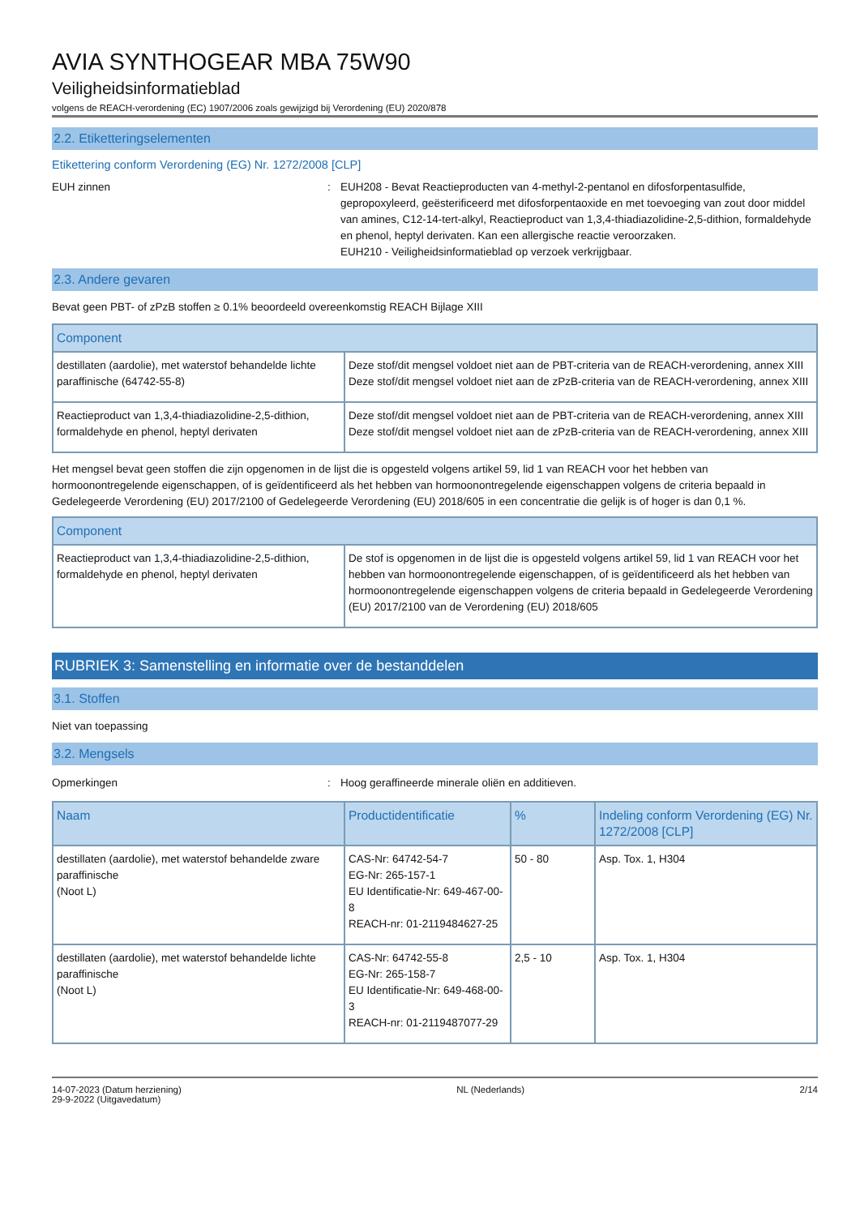AVIA SYNTHOGEAR MBA 75W90
Veiligheidsinformatieblad
volgens de REACH-verordening (EC) 1907/2006 zoals gewijzigd bij Verordening (EU) 2020/878
2.2. Etiketteringselementen
Etikettering conform Verordening (EG) Nr. 1272/2008 [CLP]
EUH zinnen : EUH208 - Bevat Reactieproducten van 4-methyl-2-pentanol en difosforpentasulfide, gepropoxyleerd, geësterificeerd met difosforpentaoxide en met toevoeging van zout door middel van amines, C12-14-tert-alkyl, Reactieproduct van 1,3,4-thiadiazolidine-2,5-dithion, formaldehyde en phenol, heptyl derivaten. Kan een allergische reactie veroorzaken.
EUH210 - Veiligheidsinformatieblad op verzoek verkrijgbaar.
2.3. Andere gevaren
Bevat geen PBT- of zPzB stoffen ≥ 0.1% beoordeeld overeenkomstig REACH Bijlage XIII
| Component | |
| --- | --- |
| destillaten (aardolie), met waterstof behandelde lichte paraffinische (64742-55-8) | Deze stof/dit mengsel voldoet niet aan de PBT-criteria van de REACH-verordening, annex XIII Deze stof/dit mengsel voldoet niet aan de zPzB-criteria van de REACH-verordening, annex XIII |
| Reactieproduct van 1,3,4-thiadiazolidine-2,5-dithion, formaldehyde en phenol, heptyl derivaten | Deze stof/dit mengsel voldoet niet aan de PBT-criteria van de REACH-verordening, annex XIII Deze stof/dit mengsel voldoet niet aan de zPzB-criteria van de REACH-verordening, annex XIII |
Het mengsel bevat geen stoffen die zijn opgenomen in de lijst die is opgesteld volgens artikel 59, lid 1 van REACH voor het hebben van hormoonontregelende eigenschappen, of is geïdentificeerd als het hebben van hormoonontregelende eigenschappen volgens de criteria bepaald in Gedelegeerde Verordening (EU) 2017/2100 of Gedelegeerde Verordening (EU) 2018/605 in een concentratie die gelijk is of hoger is dan 0,1 %.
| Component | |
| --- | --- |
| Reactieproduct van 1,3,4-thiadiazolidine-2,5-dithion, formaldehyde en phenol, heptyl derivaten | De stof is opgenomen in de lijst die is opgesteld volgens artikel 59, lid 1 van REACH voor het hebben van hormoonontregelende eigenschappen, of is geïdentificeerd als het hebben van hormoonontregelende eigenschappen volgens de criteria bepaald in Gedelegeerde Verordening (EU) 2017/2100 van de Verordening (EU) 2018/605 |
RUBRIEK 3: Samenstelling en informatie over de bestanddelen
3.1. Stoffen
Niet van toepassing
3.2. Mengsels
Opmerkingen : Hoog geraffineerde minerale oliën en additieven.
| Naam | Productidentificatie | % | Indeling conform Verordening (EG) Nr. 1272/2008 [CLP] |
| --- | --- | --- | --- |
| destillaten (aardolie), met waterstof behandelde zware paraffinische (Noot L) | CAS-Nr: 64742-54-7 EG-Nr: 265-157-1 EU Identificatie-Nr: 649-467-00-8 REACH-nr: 01-2119484627-25 | 50 - 80 | Asp. Tox. 1, H304 |
| destillaten (aardolie), met waterstof behandelde lichte paraffinische (Noot L) | CAS-Nr: 64742-55-8 EG-Nr: 265-158-7 EU Identificatie-Nr: 649-468-00-3 REACH-nr: 01-2119487077-29 | 2,5 - 10 | Asp. Tox. 1, H304 |
14-07-2023 (Datum herziening)
29-9-2022 (Uitgavedatum)
NL (Nederlands) 2/14